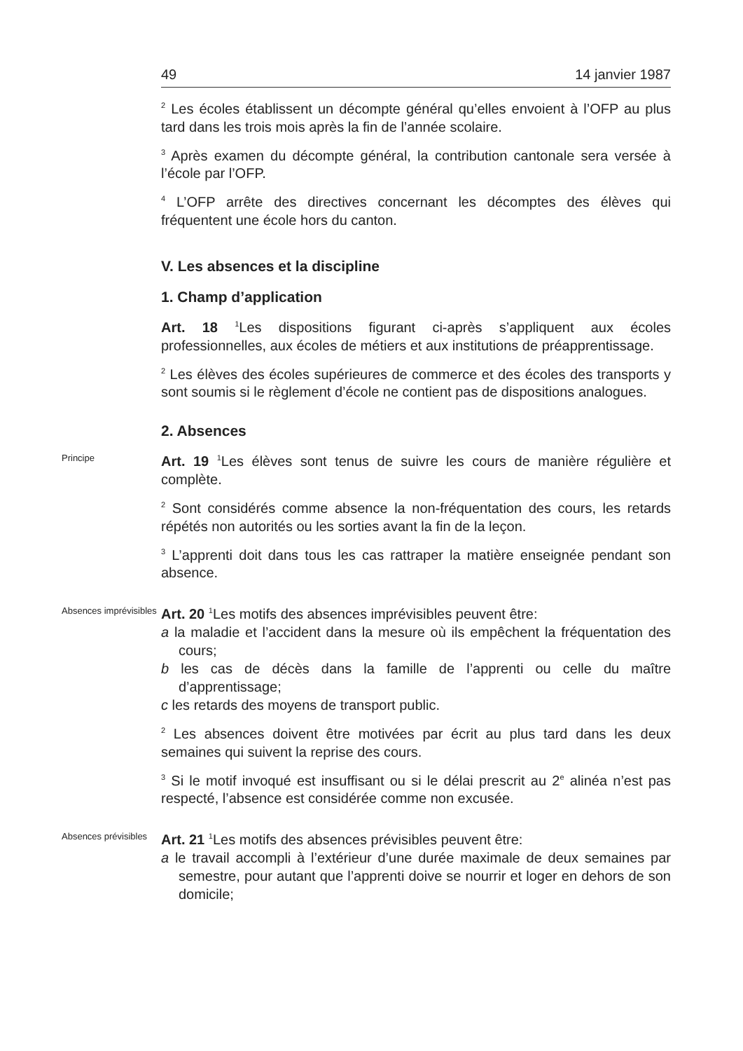49 14 janvier 1987
<sup>2</sup> Les écoles établissent un décompte général qu’elles envoient à l’OFP au plus tard dans les trois mois après la fin de l’année scolaire.
<sup>3</sup> Après examen du décompte général, la contribution cantonale sera versée à l’école par l’OFP.
<sup>4</sup> L’OFP arrête des directives concernant les décomptes des élèves qui fréquentent une école hors du canton.
V. Les absences et la discipline
1. Champ d’application
Art. 18 <sup>1</sup>Les dispositions figurant ci-après s’appliquent aux écoles professionnelles, aux écoles de métiers et aux institutions de préapprentissage.
<sup>2</sup> Les élèves des écoles supérieures de commerce et des écoles des transports y sont soumis si le règlement d’école ne contient pas de dispositions analogues.
2. Absences
Principe
Art. 19 <sup>1</sup>Les élèves sont tenus de suivre les cours de manière régulière et complète.
<sup>2</sup> Sont considérés comme absence la non-fréquentation des cours, les retards répétés non autorités ou les sorties avant la fin de la leçon.
<sup>3</sup> L’apprenti doit dans tous les cas rattraper la matière enseignée pendant son absence.
Absences imprévisibles
Art. 20 <sup>1</sup>Les motifs des absences imprévisibles peuvent être:
a la maladie et l’accident dans la mesure où ils empêchent la fréquentation des cours;
b les cas de décès dans la famille de l’apprenti ou celle du maître d’apprentissage;
c les retards des moyens de transport public.
<sup>2</sup> Les absences doivent être motivées par écrit au plus tard dans les deux semaines qui suivent la reprise des cours.
<sup>3</sup> Si le motif invoqué est insuffisant ou si le délai prescrit au 2<sup>e</sup> alinéa n’est pas respecté, l’absence est considérée comme non excusée.
Absences prévisibles
Art. 21 <sup>1</sup>Les motifs des absences prévisibles peuvent être:
a le travail accompli à l’extérieur d’une durée maximale de deux semaines par semestre, pour autant que l’apprenti doive se nourrir et loger en dehors de son domicile;